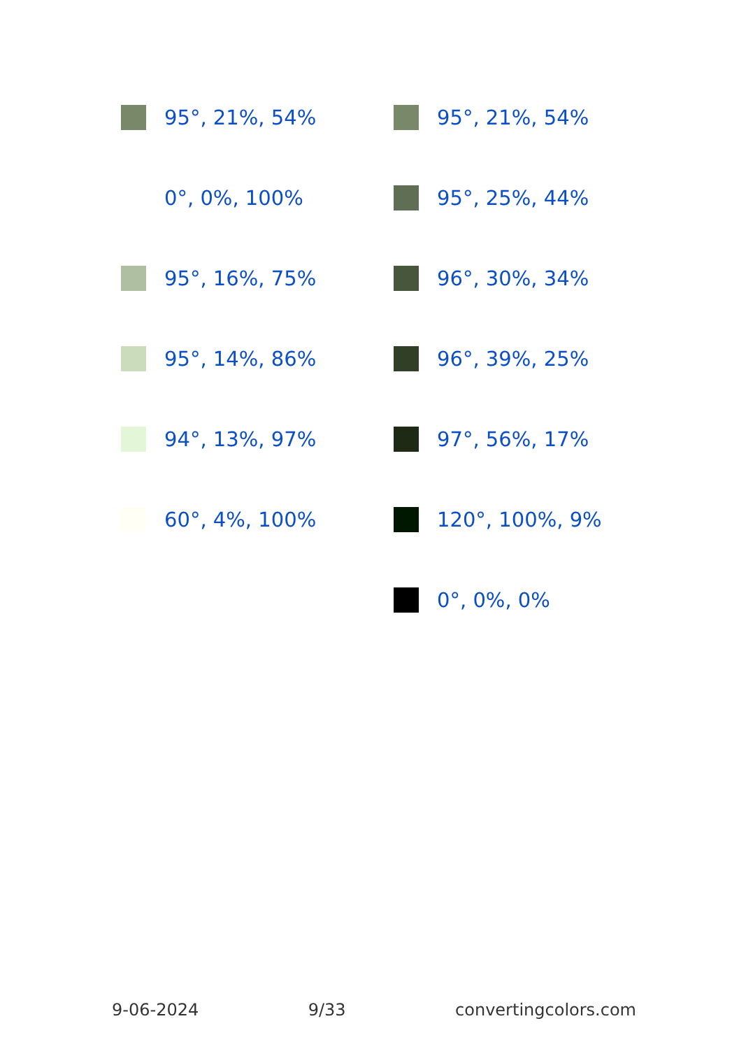95°, 21%, 54%
0°, 0%, 100%
95°, 16%, 75%
95°, 14%, 86%
94°, 13%, 97%
60°, 4%, 100%
95°, 21%, 54%
95°, 25%, 44%
96°, 30%, 34%
96°, 39%, 25%
97°, 56%, 17%
120°, 100%, 9%
0°, 0%, 0%
9-06-2024 9/33 convertingcolors.com